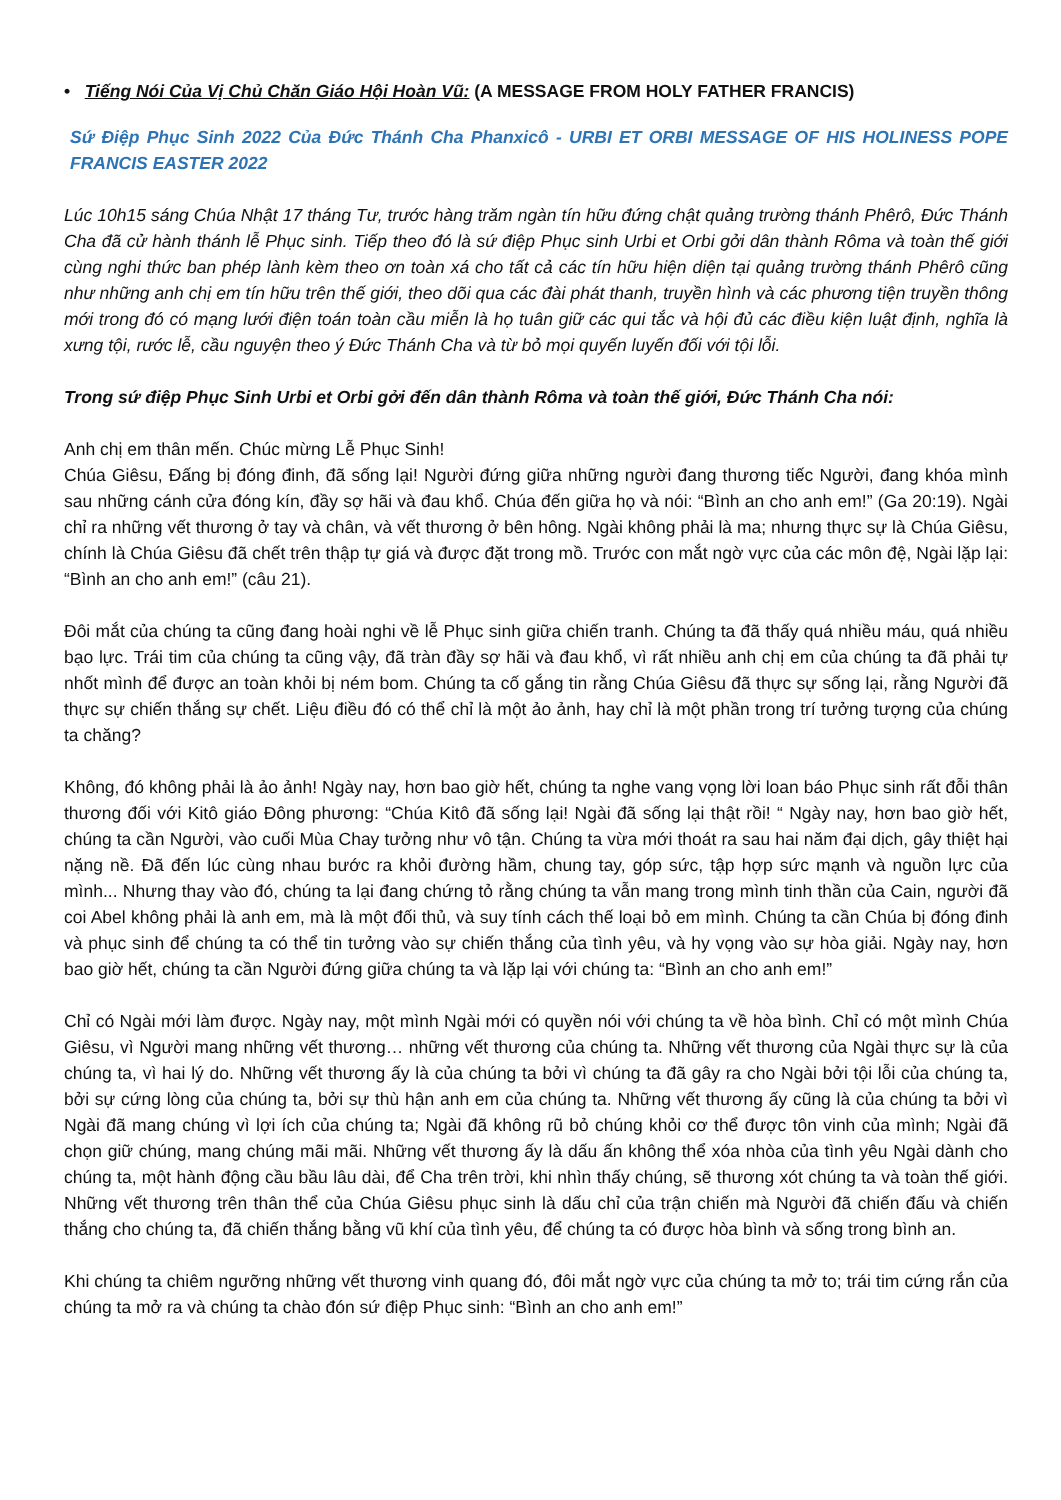• Tiếng Nói Của Vị Chủ Chăn Giáo Hội Hoàn Vũ: (A MESSAGE FROM HOLY FATHER FRANCIS)
Sứ Điệp Phục Sinh 2022 Của Đức Thánh Cha Phanxicô - URBI ET ORBI MESSAGE OF HIS HOLINESS POPE FRANCIS EASTER 2022
Lúc 10h15 sáng Chúa Nhật 17 tháng Tư, trước hàng trăm ngàn tín hữu đứng chật quảng trường thánh Phêrô, Đức Thánh Cha đã cử hành thánh lễ Phục sinh. Tiếp theo đó là sứ điệp Phục sinh Urbi et Orbi gởi dân thành Rôma và toàn thế giới cùng nghi thức ban phép lành kèm theo ơn toàn xá cho tất cả các tín hữu hiện diện tại quảng trường thánh Phêrô cũng như những anh chị em tín hữu trên thế giới, theo dõi qua các đài phát thanh, truyền hình và các phương tiện truyền thông mới trong đó có mạng lưới điện toán toàn cầu miễn là họ tuân giữ các qui tắc và hội đủ các điều kiện luật định, nghĩa là xưng tội, rước lễ, cầu nguyện theo ý Đức Thánh Cha và từ bỏ mọi quyến luyến đối với tội lỗi.
Trong sứ điệp Phục Sinh Urbi et Orbi gởi đến dân thành Rôma và toàn thế giới, Đức Thánh Cha nói:
Anh chị em thân mến. Chúc mừng Lễ Phục Sinh!
Chúa Giêsu, Đấng bị đóng đinh, đã sống lại! Người đứng giữa những người đang thương tiếc Người, đang khóa mình sau những cánh cửa đóng kín, đầy sợ hãi và đau khổ. Chúa đến giữa họ và nói: “Bình an cho anh em!” (Ga 20:19). Ngài chỉ ra những vết thương ở tay và chân, và vết thương ở bên hông. Ngài không phải là ma; nhưng thực sự là Chúa Giêsu, chính là Chúa Giêsu đã chết trên thập tự giá và được đặt trong mồ. Trước con mắt ngờ vực của các môn đệ, Ngài lặp lại: “Bình an cho anh em!” (câu 21).
Đôi mắt của chúng ta cũng đang hoài nghi về lễ Phục sinh giữa chiến tranh. Chúng ta đã thấy quá nhiều máu, quá nhiều bạo lực. Trái tim của chúng ta cũng vậy, đã tràn đầy sợ hãi và đau khổ, vì rất nhiều anh chị em của chúng ta đã phải tự nhốt mình để được an toàn khỏi bị ném bom. Chúng ta cố gắng tin rằng Chúa Giêsu đã thực sự sống lại, rằng Người đã thực sự chiến thắng sự chết. Liệu điều đó có thể chỉ là một ảo ảnh, hay chỉ là một phần trong trí tưởng tượng của chúng ta chăng?
Không, đó không phải là ảo ảnh! Ngày nay, hơn bao giờ hết, chúng ta nghe vang vọng lời loan báo Phục sinh rất đỗi thân thương đối với Kitô giáo Đông phương: “Chúa Kitô đã sống lại! Ngài đã sống lại thật rồi! “ Ngày nay, hơn bao giờ hết, chúng ta cần Người, vào cuối Mùa Chay tưởng như vô tận. Chúng ta vừa mới thoát ra sau hai năm đại dịch, gây thiệt hại nặng nề. Đã đến lúc cùng nhau bước ra khỏi đường hầm, chung tay, góp sức, tập hợp sức mạnh và nguồn lực của mình... Nhưng thay vào đó, chúng ta lại đang chứng tỏ rằng chúng ta vẫn mang trong mình tinh thần của Cain, người đã coi Abel không phải là anh em, mà là một đối thủ, và suy tính cách thế loại bỏ em mình. Chúng ta cần Chúa bị đóng đinh và phục sinh để chúng ta có thể tin tưởng vào sự chiến thắng của tình yêu, và hy vọng vào sự hòa giải. Ngày nay, hơn bao giờ hết, chúng ta cần Người đứng giữa chúng ta và lặp lại với chúng ta: “Bình an cho anh em!”
Chỉ có Ngài mới làm được. Ngày nay, một mình Ngài mới có quyền nói với chúng ta về hòa bình. Chỉ có một mình Chúa Giêsu, vì Người mang những vết thương… những vết thương của chúng ta. Những vết thương của Ngài thực sự là của chúng ta, vì hai lý do. Những vết thương ấy là của chúng ta bởi vì chúng ta đã gây ra cho Ngài bởi tội lỗi của chúng ta, bởi sự cứng lòng của chúng ta, bởi sự thù hận anh em của chúng ta. Những vết thương ấy cũng là của chúng ta bởi vì Ngài đã mang chúng vì lợi ích của chúng ta; Ngài đã không rũ bỏ chúng khỏi cơ thể được tôn vinh của mình; Ngài đã chọn giữ chúng, mang chúng mãi mãi. Những vết thương ấy là dấu ấn không thể xóa nhòa của tình yêu Ngài dành cho chúng ta, một hành động cầu bầu lâu dài, để Cha trên trời, khi nhìn thấy chúng, sẽ thương xót chúng ta và toàn thế giới. Những vết thương trên thân thể của Chúa Giêsu phục sinh là dấu chỉ của trận chiến mà Người đã chiến đấu và chiến thắng cho chúng ta, đã chiến thắng bằng vũ khí của tình yêu, để chúng ta có được hòa bình và sống trong bình an.
Khi chúng ta chiêm ngưỡng những vết thương vinh quang đó, đôi mắt ngờ vực của chúng ta mở to; trái tim cứng rắn của chúng ta mở ra và chúng ta chào đón sứ điệp Phục sinh: “Bình an cho anh em!”